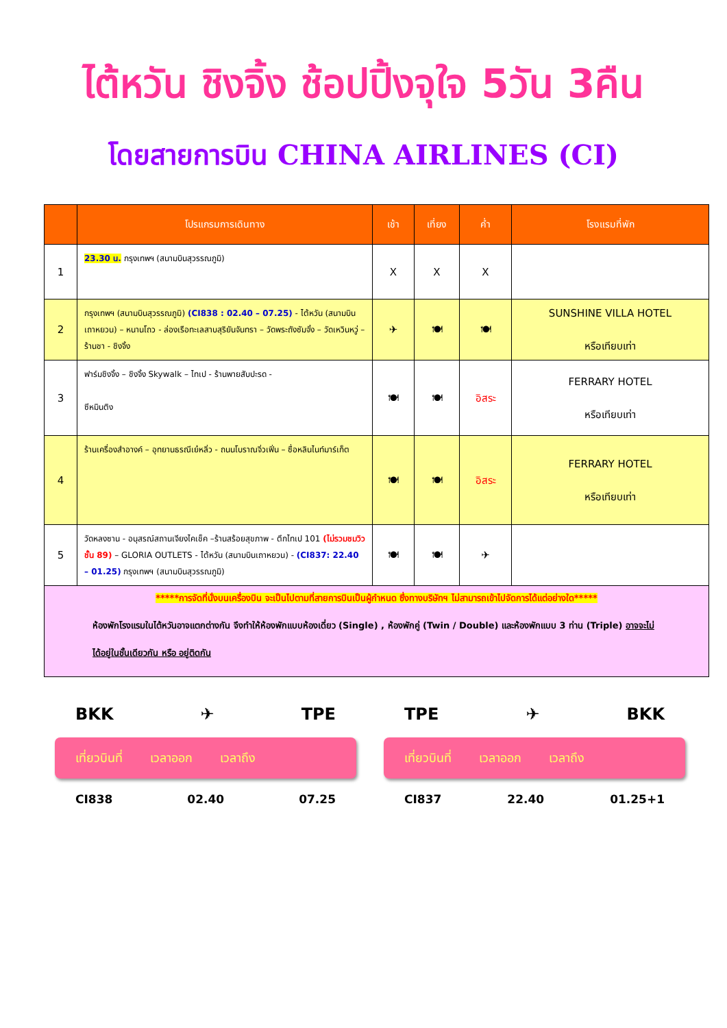ไต้หวัน ชิงจิ้ง ช้อปปิ้งจุใจ 5วัน 3คืน
โดยสายการบิน CHINA AIRLINES (CI)
| | โปรแกรมการเดินทาง | เช้า | เที่ยง | ค่ำ | โรงแรมที่พัก |
| --- | --- | --- | --- | --- | --- |
| 1 | 23.30 น. กรุงเทพฯ (สนามบินสุวรรณภูมิ) | X | X | X | |
| 2 | กรุงเทพฯ (สนามบินสุวรรณภูมิ) (CI838 : 02.40 – 07.25) - ไต้หวัน (สนามบินเถาหยวน) – หนานโถว - ล่องเรือทะเลสาบสุริยันจันทรา – วัดพระถังซัมจั๋ง – วัดเหวินหวู่ – ร้านชา - ชิงจิ้ง | ✈ | 🍽 | 🍽 | SUNSHINE VILLA HOTEL หรือเทียบเท่า |
| 3 | ฟาร์มชิงจิ้ง – ชิงจิ้ง Skywalk – ไทเป - ร้านพายสับปะรด - ซีหมินติง | 🍽 | 🍽 | อิสระ | FERRARY HOTEL หรือเทียบเท่า |
| 4 | ร้านเครื่องสำอางค์ – อุทยานธรณีเย๋หลิ่ว - ถนนโบราณจิ่วเฟิ่น – ซื่อหลินไนท์มาร์เก็ต | 🍽 | 🍽 | อิสระ | FERRARY HOTEL หรือเทียบเท่า |
| 5 | วัดหลงซาน - อนุสรณ์สถานเจียงไคเช็ค –ร้านสร้อยสุขภาพ - ตึกไทเป 101 (ไม่รวมชมวิวชั้น 89) – GLORIA OUTLETS - ไต้หวัน (สนามบินเถาหยวน) - (CI837: 22.40 – 01.25) กรุงเทพฯ (สนามบินสุวรรณภูมิ) | 🍽 | 🍽 | ✈ | |
| *****การจัดที่นั่งบนเครื่องบิน จะเป็นไปตามที่สายการบินเป็นผู้กำหนด ซึ่งทางบริษัทฯ ไม่สามารถเข้าไปจัดการได้แต่อย่างใด***** ห้องพักโรงแรมในไต้หวันอาจแตกต่างกัน จึงทำให้ห้องพักแบบห้องเดี่ยว (Single) , ห้องพักคู่ (Twin / Double) และห้องพักแบบ 3 ท่าน (Triple) อาจจะไม่ได้อยู่ในชั้นเดียวกัน หรือ อยู่ติดกัน | | | | | |
BKK ✈ TPE
เที่ยวบินที่ เวลาออก เวลาถึง
CI838 02.40 07.25
TPE ✈ BKK
เที่ยวบินที่ เวลาออก เวลาถึง
CI837 22.40 01.25+1